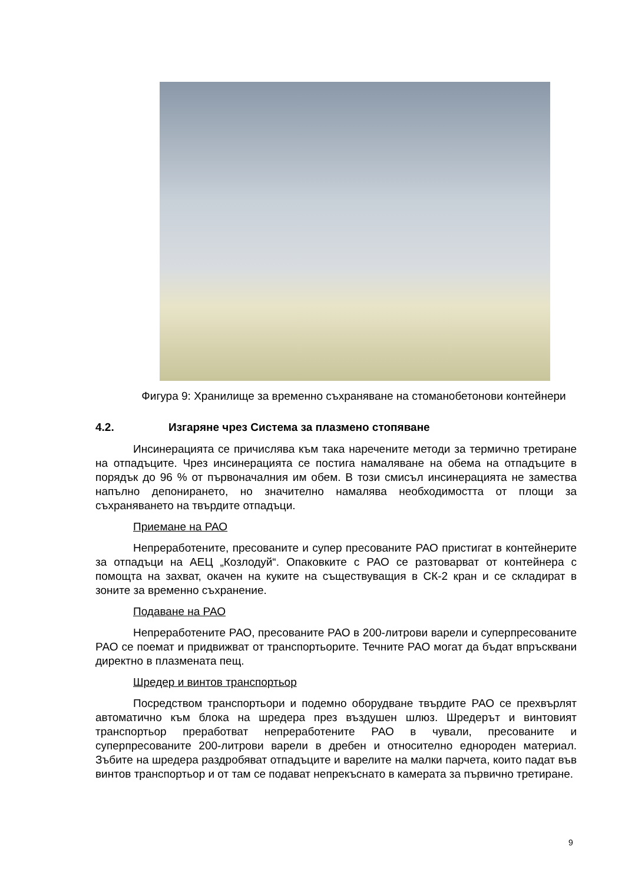Фигура 9: Хранилище за временно съхраняване на стоманобетонови контейнери
4.2. Изгаряне чрез Система за плазмено стопяване
Инсинерацията се причислява към така наречените методи за термично третиране на отпадъците. Чрез инсинерацията се постига намаляване на обема на отпадъците в порядък до 96 % от първоначалния им обем. В този смисъл инсинерацията не замества напълно депонирането, но значително намалява необходимостта от площи за съхраняването на твърдите отпадъци.
Приемане на РАО
Непреработените, пресованите и супер пресованите РАО пристигат в контейнерите за отпадъци на АЕЦ „Козлодуй“. Опаковките с РАО се разтоварват от контейнера с помощта на захват, окачен на куките на съществуващия в СК-2 кран и се складират в зоните за временно съхранение.
Подаване на РАО
Непреработените РАО, пресованите РАО в 200-литрови варели и суперпресованите РАО се поемат и придвижват от транспортьорите. Течните РАО могат да бъдат впръсквани директно в плазмената пещ.
Шредер и винтов транспортьор
Посредством транспортьори и подемно оборудване твърдите РАО се прехвърлят автоматично към блока на шредера през въздушен шлюз. Шредерът и винтовият транспортьор преработват непреработените РАО в чували, пресованите и суперпресованите 200-литрови варели в дребен и относително еднороден материал. Зъбите на шредера раздробяват отпадъците и варелите на малки парчета, които падат във винтов транспортьор и от там се подават непрекъснато в камерата за първично третиране.
9